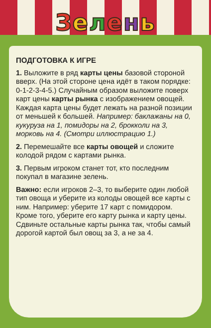Зелень
ПОДГОТОВКА К ИГРЕ
1. Выложите в ряд карты цены базовой стороной вверх. (На этой стороне цена идёт в таком порядке: 0-1-2-3-4-5.) Случайным образом выложите поверх карт цены карты рынка с изображением овощей. Каждая карта цены будет лежать на разной позиции от меньшей к большей. Например: баклажаны на 0, кукуруза на 1, помидоры на 2, брокколи на 3, морковь на 4. (Смотри иллюстрацию 1.)
2. Перемешайте все карты овощей и сложите колодой рядом с картами рынка.
3. Первым игроком станет тот, кто последним покупал в магазине зелень.
Важно: если игроков 2–3, то выберите один любой тип овоща и уберите из колоды овощей все карты с ним. Например: уберите 17 карт с помидором. Кроме того, уберите его карту рынка и карту цены. Сдвиньте остальные карты рынка так, чтобы самый дорогой картой был овощ за 3, а не за 4.